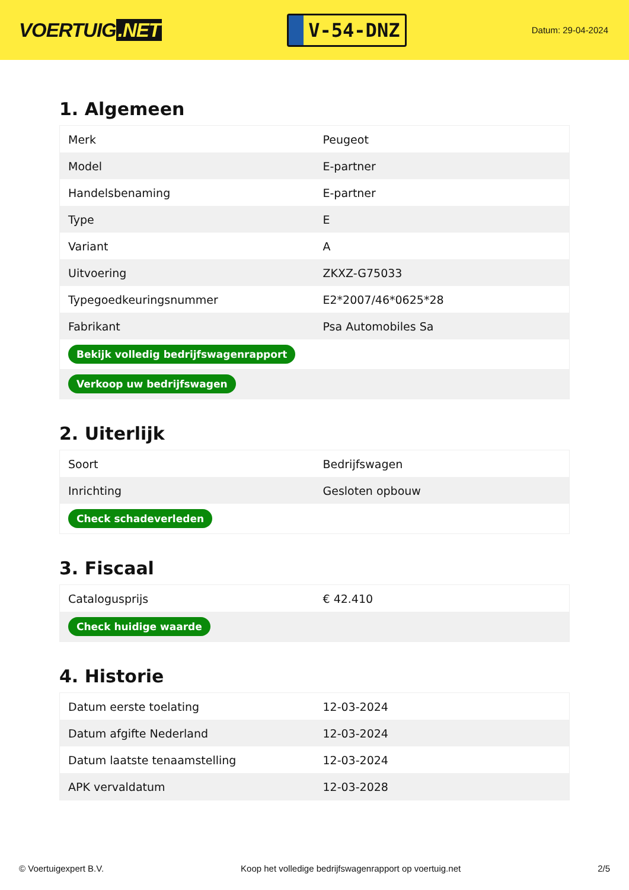VOERTUIG.NET
V-54-DNZ
Datum: 29-04-2024
1. Algemeen
| Merk | Peugeot |
| Model | E-partner |
| Handelsbenaming | E-partner |
| Type | E |
| Variant | A |
| Uitvoering | ZKXZ-G75033 |
| Typegoedkeuringsnummer | E2*2007/46*0625*28 |
| Fabrikant | Psa Automobiles Sa |
| Bekijk volledig bedrijfswagenrapport | |
| Verkoop uw bedrijfswagen | |
2. Uiterlijk
| Soort | Bedrijfswagen |
| Inrichting | Gesloten opbouw |
| Check schadeverleden | |
3. Fiscaal
| Catalogusprijs | € 42.410 |
| Check huidige waarde | |
4. Historie
| Datum eerste toelating | 12-03-2024 |
| Datum afgifte Nederland | 12-03-2024 |
| Datum laatste tenaamstelling | 12-03-2024 |
| APK vervaldatum | 12-03-2028 |
© Voertuigexpert B.V. Koop het volledige bedrijfswagenrapport op voertuig.net 2/5